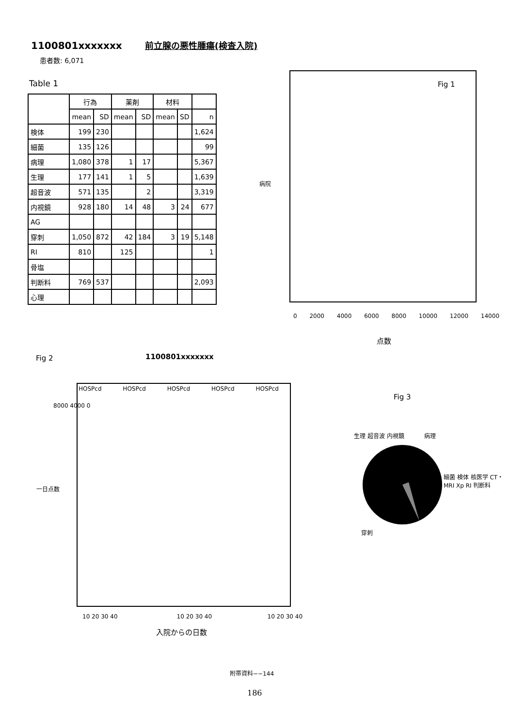1100801xxxxxxx 前立腺の悪性腫瘍(検査入院)
患者数: 6,071
Table 1
| | 行為 | | 薬剤 | | 材料 | | |
| --- | --- | --- | --- | --- | --- | --- | --- |
| | mean | SD | mean | SD | mean | SD | n |
| 検体 | 199 | 230 | | | | | 1,624 |
| 細菌 | 135 | 126 | | | | | 99 |
| 病理 | 1,080 | 378 | 1 | 17 | | | 5,367 |
| 生理 | 177 | 141 | 1 | 5 | | | 1,639 |
| 超音波 | 571 | 135 | | 2 | | | 3,319 |
| 内視鏡 | 928 | 180 | 14 | 48 | 3 | 24 | 677 |
| AG | | | | | | | |
| 穿刺 | 1,050 | 872 | 42 | 184 | 3 | 19 | 5,148 |
| RI | 810 | | 125 | | | | 1 |
| 骨塩 | | | | | | | |
| 判断料 | 769 | 537 | | | | | 2,093 |
| 心理 | | | | | | | |
病院
Fig 1
0 2000 4000 6000 8000 10000 12000 14000
点数
Fig 2 1100801xxxxxxx
HOSPcd HOSPcd HOSPcd HOSPcd HOSPcd
8000 4000 0
一日点数
10 20 30 40 10 20 30 40 10 20 30 40
入院からの日数
Fig 3
生理 超音波 内視鏡 病理
細菌 検体 核医学 CT・MRI Xp RI 判断料
穿刺
附帯資料−−144
186